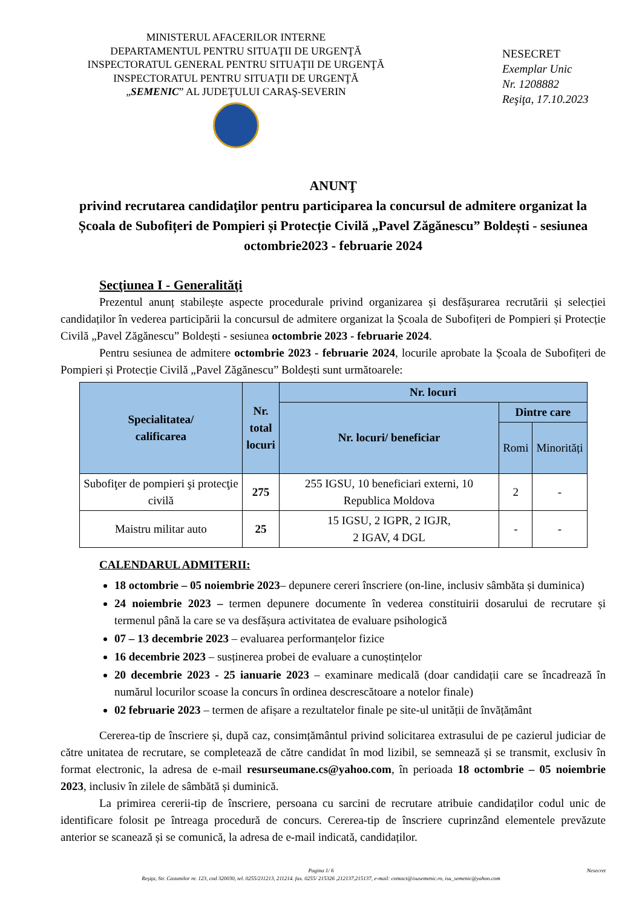MINISTERUL AFACERILOR INTERNE
DEPARTAMENTUL PENTRU SITUAŢII DE URGENŢĂ
INSPECTORATUL GENERAL PENTRU SITUAŢII DE URGENŢĂ
INSPECTORATUL PENTRU SITUAŢII DE URGENŢĂ
„SEMENIC” AL JUDEŢULUI CARAŞ-SEVERIN
NESECRET
Exemplar Unic
Nr. 1208882
Reşiţa, 17.10.2023
ANUNŢ
privind recrutarea candidaţilor pentru participarea la concursul de admitere organizat la Școala de Subofițeri de Pompieri și Protecție Civilă „Pavel Zăgănescu” Boldești - sesiunea octombrie2023 - februarie 2024
Secţiunea I - Generalităţi
Prezentul anunț stabilește aspecte procedurale privind organizarea și desfășurarea recrutării și selecției candidaților în vederea participării la concursul de admitere organizat la Școala de Subofițeri de Pompieri și Protecție Civilă „Pavel Zăgănescu” Boldești - sesiunea octombrie 2023 - februarie 2024.
Pentru sesiunea de admitere octombrie 2023 - februarie 2024, locurile aprobate la Școala de Subofițeri de Pompieri și Protecție Civilă „Pavel Zăgănescu” Boldești sunt următoarele:
| Specialitatea/ calificarea | Nr. total locuri | Nr. locuri | | |
| --- | --- | --- | --- | --- |
| | | Nr. locuri/ beneficiar | Dintre care | |
| | | | Romi | Minorități |
| Subofiţer de pompieri şi protecţie civilă | 275 | 255 IGSU, 10 beneficiari externi, 10 Republica Moldova | 2 | - |
| Maistru militar auto | 25 | 15 IGSU, 2 IGPR, 2 IGJR, 2 IGAV, 4 DGL | - | - |
CALENDARUL ADMITERII:
18 octombrie – 05 noiembrie 2023– depunere cereri înscriere (on-line, inclusiv sâmbăta și duminica)
24 noiembrie 2023 – termen depunere documente în vederea constituirii dosarului de recrutare și termenul până la care se va desfășura activitatea de evaluare psihologică
07 – 13 decembrie 2023 – evaluarea performanțelor fizice
16 decembrie 2023 – susținerea probei de evaluare a cunoștințelor
20 decembrie 2023 - 25 ianuarie 2023 – examinare medicală (doar candidații care se încadrează în numărul locurilor scoase la concurs în ordinea descrescătoare a notelor finale)
02 februarie 2023 – termen de afișare a rezultatelor finale pe site-ul unității de învățământ
Cererea-tip de înscriere și, după caz, consimțământul privind solicitarea extrasului de pe cazierul judiciar de către unitatea de recrutare, se completează de către candidat în mod lizibil, se semnează și se transmit, exclusiv în format electronic, la adresa de e-mail resurseumane.cs@yahoo.com, în perioada 18 octombrie – 05 noiembrie 2023, inclusiv în zilele de sâmbătă și duminică.
La primirea cererii-tip de înscriere, persoana cu sarcini de recrutare atribuie candidaților codul unic de identificare folosit pe întreaga procedură de concurs. Cererea-tip de înscriere cuprinzând elementele prevăzute anterior se scanează și se comunică, la adresa de e-mail indicată, candidaților.
Pagina 1/ 6 Nesecret
Reşiţa, Str. Castanilor nr. 123, cod 320030, tel. 0255/211213, 211214. fax. 0255/ 215326 ,212137,215137, e-mail: contact@isusemenic.ro, isu_semenic@yahoo.com